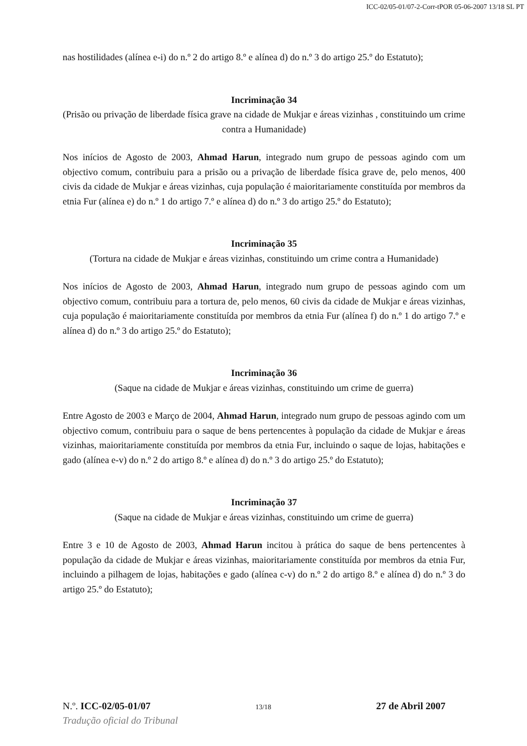ICC-02/05-01/07-2-Corr-tPOR 05-06-2007 13/18 SL PT
nas hostilidades (alínea e-i) do n.º 2 do artigo 8.º e alínea d) do n.º 3 do artigo 25.º do Estatuto);
Incriminação 34
(Prisão ou privação de liberdade física grave na cidade de Mukjar e áreas vizinhas , constituindo um crime contra a Humanidade)
Nos inícios de Agosto de 2003, Ahmad Harun, integrado num grupo de pessoas agindo com um objectivo comum, contribuiu para a prisão ou a privação de liberdade física grave de, pelo menos, 400 civis da cidade de Mukjar e áreas vizinhas, cuja população é maioritariamente constituída por membros da etnia Fur (alínea e) do n.º 1 do artigo 7.º e alínea d) do n.º 3 do artigo 25.º do Estatuto);
Incriminação 35
(Tortura na cidade de Mukjar e áreas vizinhas, constituindo um crime contra a Humanidade)
Nos inícios de Agosto de 2003, Ahmad Harun, integrado num grupo de pessoas agindo com um objectivo comum, contribuiu para a tortura de, pelo menos, 60 civis da cidade de Mukjar e áreas vizinhas, cuja população é maioritariamente constituída por membros da etnia Fur (alínea f) do n.º 1 do artigo 7.º e alínea d) do n.º 3 do artigo 25.º do Estatuto);
Incriminação 36
(Saque na cidade de Mukjar e áreas vizinhas, constituindo um crime de guerra)
Entre Agosto de 2003 e Março de 2004, Ahmad Harun, integrado num grupo de pessoas agindo com um objectivo comum, contribuiu para o saque de bens pertencentes à população da cidade de Mukjar e áreas vizinhas, maioritariamente constituída por membros da etnia Fur, incluindo o saque de lojas, habitações e gado (alínea e-v) do n.º 2 do artigo 8.º e alínea d) do n.º 3 do artigo 25.º do Estatuto);
Incriminação 37
(Saque na cidade de Mukjar e áreas vizinhas, constituindo um crime de guerra)
Entre 3 e 10 de Agosto de 2003, Ahmad Harun incitou à prática do saque de bens pertencentes à população da cidade de Mukjar e áreas vizinhas, maioritariamente constituída por membros da etnia Fur, incluindo a pilhagem de lojas, habitações e gado (alínea c-v) do n.º 2 do artigo 8.º e alínea d) do n.º 3 do artigo 25.º do Estatuto);
N.º. ICC-02/05-01/07 13/18 27 de Abril 2007
Tradução oficial do Tribunal